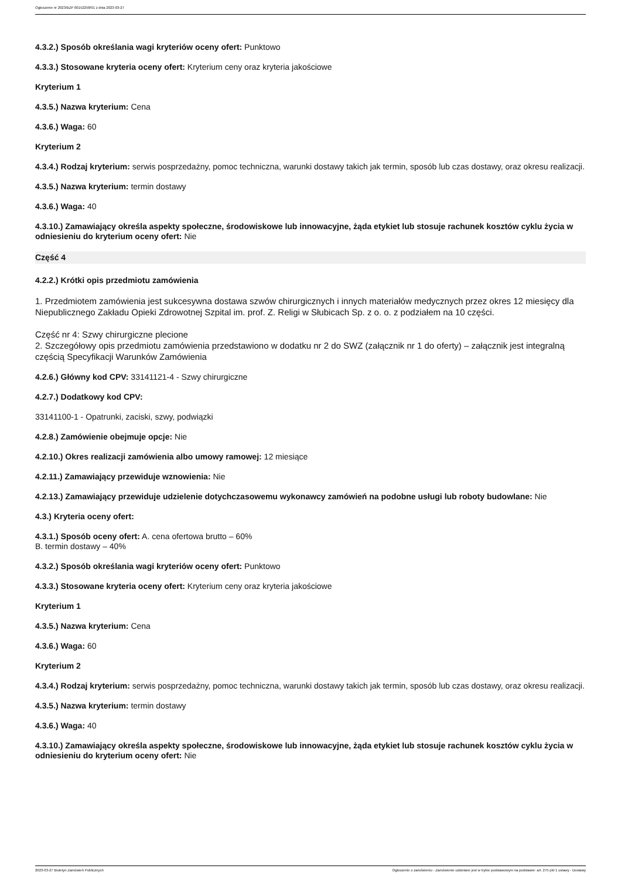Ogłoszenie nr 2023/BZP 00152258/01 z dnia 2023-03-27
4.3.2.) Sposób określania wagi kryteriów oceny ofert: Punktowo
4.3.3.) Stosowane kryteria oceny ofert: Kryterium ceny oraz kryteria jakościowe
Kryterium 1
4.3.5.) Nazwa kryterium: Cena
4.3.6.) Waga: 60
Kryterium 2
4.3.4.) Rodzaj kryterium: serwis posprzedażny, pomoc techniczna, warunki dostawy takich jak termin, sposób lub czas dostawy, oraz okresu realizacji.
4.3.5.) Nazwa kryterium: termin dostawy
4.3.6.) Waga: 40
4.3.10.) Zamawiający określa aspekty społeczne, środowiskowe lub innowacyjne, żąda etykiet lub stosuje rachunek kosztów cyklu życia w odniesieniu do kryterium oceny ofert: Nie
Część 4
4.2.2.) Krótki opis przedmiotu zamówienia
1. Przedmiotem zamówienia jest sukcesywna dostawa szwów chirurgicznych i innych materiałów medycznych przez okres 12 miesięcy dla Niepublicznego Zakładu Opieki Zdrowotnej Szpital im. prof. Z. Religi w Słubicach Sp. z o. o. z podziałem na 10 części.
Część nr 4: Szwy chirurgiczne plecione
2. Szczegółowy opis przedmiotu zamówienia przedstawiono w dodatku nr 2 do SWZ (załącznik nr 1 do oferty) – załącznik jest integralną częścią Specyfikacji Warunków Zamówienia
4.2.6.) Główny kod CPV: 33141121-4 - Szwy chirurgiczne
4.2.7.) Dodatkowy kod CPV:
33141100-1 - Opatrunki, zaciski, szwy, podwiązki
4.2.8.) Zamówienie obejmuje opcje: Nie
4.2.10.) Okres realizacji zamówienia albo umowy ramowej: 12 miesiące
4.2.11.) Zamawiający przewiduje wznowienia: Nie
4.2.13.) Zamawiający przewiduje udzielenie dotychczasowemu wykonawcy zamówień na podobne usługi lub roboty budowlane: Nie
4.3.) Kryteria oceny ofert:
4.3.1.) Sposób oceny ofert: A. cena ofertowa brutto – 60%
B. termin dostawy – 40%
4.3.2.) Sposób określania wagi kryteriów oceny ofert: Punktowo
4.3.3.) Stosowane kryteria oceny ofert: Kryterium ceny oraz kryteria jakościowe
Kryterium 1
4.3.5.) Nazwa kryterium: Cena
4.3.6.) Waga: 60
Kryterium 2
4.3.4.) Rodzaj kryterium: serwis posprzedażny, pomoc techniczna, warunki dostawy takich jak termin, sposób lub czas dostawy, oraz okresu realizacji.
4.3.5.) Nazwa kryterium: termin dostawy
4.3.6.) Waga: 40
4.3.10.) Zamawiający określa aspekty społeczne, środowiskowe lub innowacyjne, żąda etykiet lub stosuje rachunek kosztów cyklu życia w odniesieniu do kryterium oceny ofert: Nie
2023-03-27 Biuletyn Zamówień Publicznych Ogłoszenie o zamówieniu - Zamówienie udzielane jest w trybie podstawowym na podstawie: art. 275 pkt 1 ustawy - Dostawy